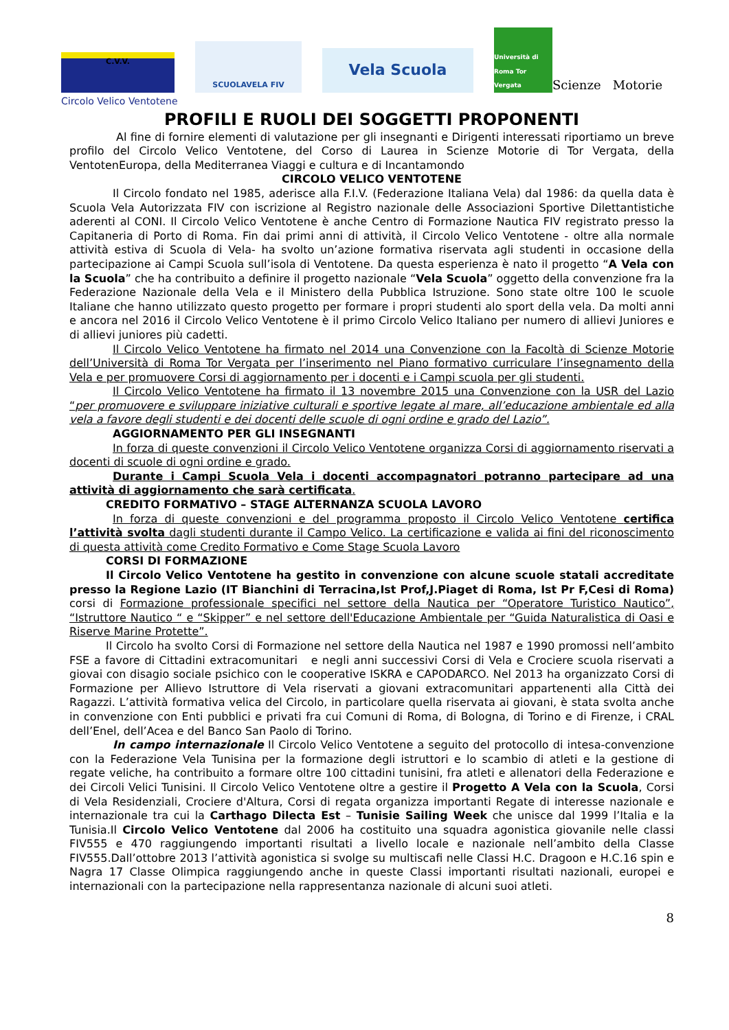C.V.V.
SCUOLAVELA FIV
Vela Scuola
Università di Roma Tor Vergata
Scienze Motorie
Circolo Velico Ventotene
PROFILI E RUOLI DEI SOGGETTI PROPONENTI
Al fine di fornire elementi di valutazione per gli insegnanti e Dirigenti interessati riportiamo un breve profilo del Circolo Velico Ventotene, del Corso di Laurea in Scienze Motorie di Tor Vergata, della VentotenEuropa, della Mediterranea Viaggi e cultura e di Incantamondo
CIRCOLO VELICO VENTOTENE
Il Circolo fondato nel 1985, aderisce alla F.I.V. (Federazione Italiana Vela) dal 1986: da quella data è Scuola Vela Autorizzata FIV con iscrizione al Registro nazionale delle Associazioni Sportive Dilettantistiche aderenti al CONI. Il Circolo Velico Ventotene è anche Centro di Formazione Nautica FIV registrato presso la Capitaneria di Porto di Roma. Fin dai primi anni di attività, il Circolo Velico Ventotene - oltre alla normale attività estiva di Scuola di Vela- ha svolto un’azione formativa riservata agli studenti in occasione della partecipazione ai Campi Scuola sull’isola di Ventotene. Da questa esperienza è nato il progetto “A Vela con la Scuola” che ha contribuito a definire il progetto nazionale “Vela Scuola” oggetto della convenzione fra la Federazione Nazionale della Vela e il Ministero della Pubblica Istruzione. Sono state oltre 100 le scuole Italiane che hanno utilizzato questo progetto per formare i propri studenti alo sport della vela. Da molti anni e ancora nel 2016 il Circolo Velico Ventotene è il primo Circolo Velico Italiano per numero di allievi Juniores e di allievi juniores più cadetti.
Il Circolo Velico Ventotene ha firmato nel 2014 una Convenzione con la Facoltà di Scienze Motorie dell’Università di Roma Tor Vergata per l’inserimento nel Piano formativo curriculare l’insegnamento della Vela e per promuovere Corsi di aggiornamento per i docenti e i Campi scuola per gli studenti.
Il Circolo Velico Ventotene ha firmato il 13 novembre 2015 una Convenzione con la USR del Lazio “per promuovere e sviluppare iniziative culturali e sportive legate al mare, all’educazione ambientale ed alla vela a favore degli studenti e dei docenti delle scuole di ogni ordine e grado del Lazio”.
AGGIORNAMENTO PER GLI INSEGNANTI
In forza di queste convenzioni il Circolo Velico Ventotene organizza Corsi di aggiornamento riservati a docenti di scuole di ogni ordine e grado.
Durante i Campi Scuola Vela i docenti accompagnatori potranno partecipare ad una attività di aggiornamento che sarà certificata.
CREDITO FORMATIVO – STAGE ALTERNANZA SCUOLA LAVORO
In forza di queste convenzioni e del programma proposto il Circolo Velico Ventotene certifica l’attività svolta dagli studenti durante il Campo Velico. La certificazione e valida ai fini del riconoscimento di questa attività come Credito Formativo e Come Stage Scuola Lavoro
CORSI DI FORMAZIONE
Il Circolo Velico Ventotene ha gestito in convenzione con alcune scuole statali accreditate presso la Regione Lazio (IT Bianchini di Terracina,Ist Prof,J.Piaget di Roma, Ist Pr F,Cesi di Roma) corsi di Formazione professionale specifici nel settore della Nautica per “Operatore Turistico Nautico”, “Istruttore Nautico “ e “Skipper” e nel settore dell'Educazione Ambientale per “Guida Naturalistica di Oasi e Riserve Marine Protette”.
Il Circolo ha svolto Corsi di Formazione nel settore della Nautica nel 1987 e 1990 promossi nell’ambito FSE a favore di Cittadini extracomunitari e negli anni successivi Corsi di Vela e Crociere scuola riservati a giovai con disagio sociale psichico con le cooperative ISKRA e CAPODARCO. Nel 2013 ha organizzato Corsi di Formazione per Allievo Istruttore di Vela riservati a giovani extracomunitari appartenenti alla Città dei Ragazzi. L’attività formativa velica del Circolo, in particolare quella riservata ai giovani, è stata svolta anche in convenzione con Enti pubblici e privati fra cui Comuni di Roma, di Bologna, di Torino e di Firenze, i CRAL dell’Enel, dell’Acea e del Banco San Paolo di Torino.
In campo internazionale Il Circolo Velico Ventotene a seguito del protocollo di intesa-convenzione con la Federazione Vela Tunisina per la formazione degli istruttori e lo scambio di atleti e la gestione di regate veliche, ha contribuito a formare oltre 100 cittadini tunisini, fra atleti e allenatori della Federazione e dei Circoli Velici Tunisini. Il Circolo Velico Ventotene oltre a gestire il Progetto A Vela con la Scuola, Corsi di Vela Residenziali, Crociere d'Altura, Corsi di regata organizza importanti Regate di interesse nazionale e internazionale tra cui la Carthago Dilecta Est – Tunisie Sailing Week che unisce dal 1999 l’Italia e la Tunisia.Il Circolo Velico Ventotene dal 2006 ha costituito una squadra agonistica giovanile nelle classi FIV555 e 470 raggiungendo importanti risultati a livello locale e nazionale nell’ambito della Classe FIV555.Dall’ottobre 2013 l’attività agonistica si svolge su multiscafi nelle Classi H.C. Dragoon e H.C.16 spin e Nagra 17 Classe Olimpica raggiungendo anche in queste Classi importanti risultati nazionali, europei e internazionali con la partecipazione nella rappresentanza nazionale di alcuni suoi atleti.
8